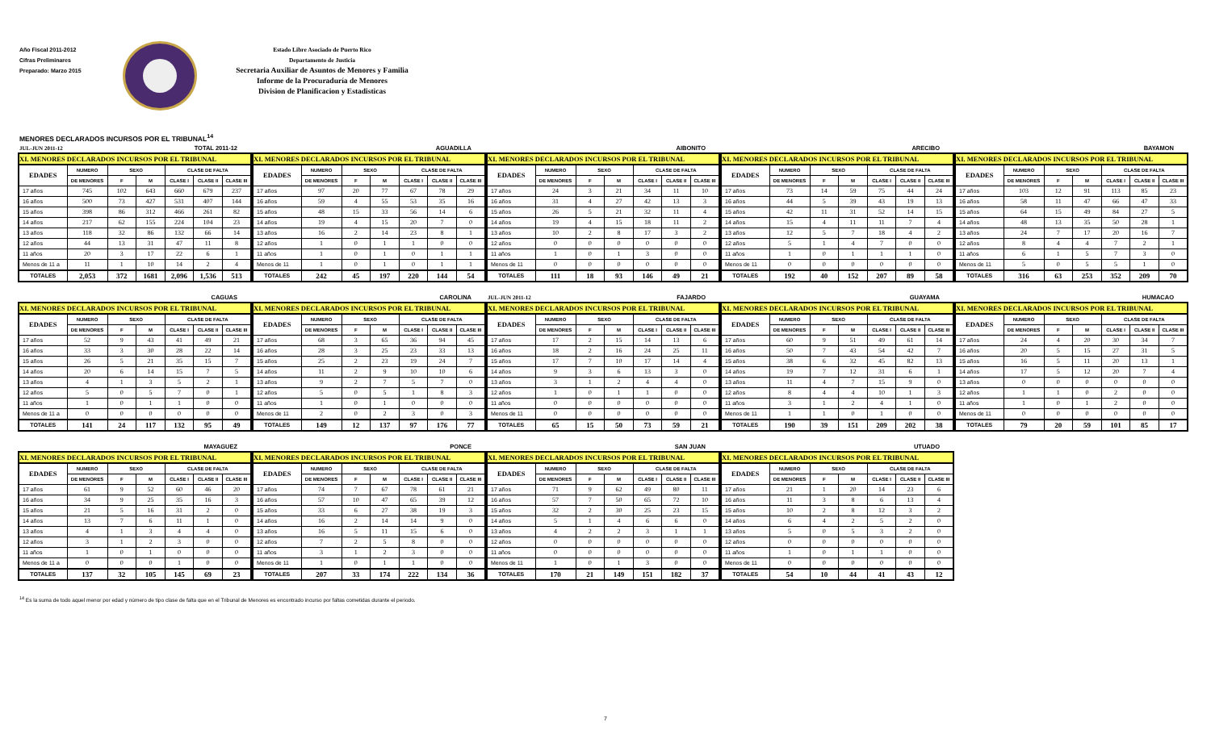Año Fiscal 2011-2012
Cifras Preliminares
Preparado: Marzo 2015
Estado Libre Asociado de Puerto Rico
Departamento de Justicia
Secretaria Auxiliar de Asuntos de Menores y Familia
Informe de la Procuraduría de Menores
Division de Planificacion y Estadisticas
MENORES DECLARADOS INCURSOS POR EL TRIBUNAL<sup>14</sup>
JUL-JUN 2011-12 TOTAL 2011-12
| XI. MENORES DECLARADOS INCURSOS POR EL TRIBUNAL | | | | | | |
| --- | --- | --- | --- | --- | --- | --- |
| EDADES | NUMERO | SEXO | | CLASE DE FALTA | | |
| | DE MENORES | F | M | CLASE I | CLASE II | CLASE III |
| 17 años | 745 | 102 | 643 | 660 | 679 | 237 |
| 16 años | 500 | 73 | 427 | 531 | 407 | 144 |
| 15 años | 398 | 86 | 312 | 466 | 261 | 82 |
| 14 años | 217 | 62 | 155 | 224 | 104 | 23 |
| 13 años | 118 | 32 | 86 | 132 | 66 | 14 |
| 12 años | 44 | 13 | 31 | 47 | 11 | 8 |
| 11 años | 20 | 3 | 17 | 22 | 6 | 1 |
| Menos de 11 a | 11 | 1 | 10 | 14 | 2 | 4 |
| TOTALES | 2,053 | 372 | 1681 | 2,096 | 1,536 | 513 |
AGUADILLA
| XI. MENORES DECLARADOS INCURSOS POR EL TRIBUNAL | | | | | | |
| --- | --- | --- | --- | --- | --- | --- |
| EDADES | NUMERO | SEXO | | CLASE DE FALTA | | |
| | DE MENORES | F | M | CLASE I | CLASE II | CLASE III |
| 17 años | 97 | 20 | 77 | 67 | 78 | 29 |
| 16 años | 59 | 4 | 55 | 53 | 35 | 16 |
| 15 años | 48 | 15 | 33 | 56 | 14 | 6 |
| 14 años | 19 | 4 | 15 | 20 | 7 | 0 |
| 13 años | 16 | 2 | 14 | 23 | 8 | 1 |
| 12 años | 1 | 0 | 1 | 1 | 0 | 0 |
| 11 años | 1 | 0 | 1 | 0 | 1 | 1 |
| Menos de 11 | 1 | 0 | 1 | 0 | 1 | 1 |
| TOTALES | 242 | 45 | 197 | 220 | 144 | 54 |
AIBONITO
| XI. MENORES DECLARADOS INCURSOS POR EL TRIBUNAL | | | | | | |
| --- | --- | --- | --- | --- | --- | --- |
| EDADES | NUMERO | SEXO | | CLASE DE FALTA | | |
| | DE MENORES | F | M | CLASE I | CLASE II | CLASE III |
| 17 años | 24 | 3 | 21 | 34 | 11 | 10 |
| 16 años | 31 | 4 | 27 | 42 | 13 | 3 |
| 15 años | 26 | 5 | 21 | 32 | 11 | 4 |
| 14 años | 19 | 4 | 15 | 18 | 11 | 2 |
| 13 años | 10 | 2 | 8 | 17 | 3 | 2 |
| 12 años | 0 | 0 | 0 | 0 | 0 | 0 |
| 11 años | 1 | 0 | 1 | 3 | 0 | 0 |
| Menos de 11 | 0 | 0 | 0 | 0 | 0 | 0 |
| TOTALES | 111 | 18 | 93 | 146 | 49 | 21 |
ARECIBO
| XI. MENORES DECLARADOS INCURSOS POR EL TRIBUNAL | | | | | | |
| --- | --- | --- | --- | --- | --- | --- |
| EDADES | NUMERO | SEXO | | CLASE DE FALTA | | |
| | DE MENORES | F | M | CLASE I | CLASE II | CLASE III |
| 17 años | 73 | 14 | 59 | 75 | 44 | 24 |
| 16 años | 44 | 5 | 39 | 43 | 19 | 13 |
| 15 años | 42 | 11 | 31 | 52 | 14 | 15 |
| 14 años | 15 | 4 | 11 | 11 | 7 | 4 |
| 13 años | 12 | 5 | 7 | 18 | 4 | 2 |
| 12 años | 5 | 1 | 4 | 7 | 0 | 0 |
| 11 años | 1 | 0 | 1 | 1 | 1 | 0 |
| Menos de 11 | 0 | 0 | 0 | 0 | 0 | 0 |
| TOTALES | 192 | 40 | 152 | 207 | 89 | 58 |
BAYAMON
| XI. MENORES DECLARADOS INCURSOS POR EL TRIBUNAL | | | | | | |
| --- | --- | --- | --- | --- | --- | --- |
| EDADES | NUMERO | SEXO | | CLASE DE FALTA | | |
| | DE MENORES | F | M | CLASE I | CLASE II | CLASE III |
| 17 años | 103 | 12 | 91 | 113 | 85 | 23 |
| 16 años | 58 | 11 | 47 | 66 | 47 | 33 |
| 15 años | 64 | 15 | 49 | 84 | 27 | 5 |
| 14 años | 48 | 13 | 35 | 50 | 28 | 1 |
| 13 años | 24 | 7 | 17 | 20 | 16 | 7 |
| 12 años | 8 | 4 | 4 | 7 | 2 | 1 |
| 11 años | 6 | 1 | 5 | 7 | 3 | 0 |
| Menos de 11 | 5 | 0 | 5 | 5 | 1 | 0 |
| TOTALES | 316 | 63 | 253 | 352 | 209 | 70 |
CAGUAS
| XI. MENORES DECLARADOS INCURSOS POR EL TRIBUNAL | | | | | | |
| --- | --- | --- | --- | --- | --- | --- |
| EDADES | NUMERO | SEXO | | CLASE DE FALTA | | |
| | DE MENORES | F | M | CLASE I | CLASE II | CLASE III |
| 17 años | 52 | 9 | 43 | 41 | 49 | 21 |
| 16 años | 33 | 3 | 30 | 28 | 22 | 14 |
| 15 años | 26 | 5 | 21 | 35 | 15 | 7 |
| 14 años | 20 | 6 | 14 | 15 | 7 | 5 |
| 13 años | 4 | 1 | 3 | 5 | 2 | 1 |
| 12 años | 5 | 0 | 5 | 7 | 0 | 1 |
| 11 años | 1 | 0 | 1 | 1 | 0 | 0 |
| Menos de 11 a | 0 | 0 | 0 | 0 | 0 | 0 |
| TOTALES | 141 | 24 | 117 | 132 | 95 | 49 |
CAROLINA
| XI. MENORES DECLARADOS INCURSOS POR EL TRIBUNAL | | | | | | |
| --- | --- | --- | --- | --- | --- | --- |
| EDADES | NUMERO | SEXO | | CLASE DE FALTA | | |
| | DE MENORES | F | M | CLASE I | CLASE II | CLASE III |
| 17 años | 68 | 3 | 65 | 36 | 94 | 45 |
| 16 años | 28 | 3 | 25 | 23 | 33 | 13 |
| 15 años | 25 | 2 | 23 | 19 | 24 | 7 |
| 14 años | 11 | 2 | 9 | 10 | 10 | 6 |
| 13 años | 9 | 2 | 7 | 5 | 7 | 0 |
| 12 años | 5 | 0 | 5 | 1 | 8 | 3 |
| 11 años | 1 | 0 | 1 | 0 | 0 | 0 |
| Menos de 11 | 2 | 0 | 2 | 3 | 0 | 3 |
| TOTALES | 149 | 12 | 137 | 97 | 176 | 77 |
JUL-JUN 2011-12 FAJARDO
| XI. MENORES DECLARADOS INCURSOS POR EL TRIBUNAL | | | | | | |
| --- | --- | --- | --- | --- | --- | --- |
| EDADES | NUMERO | SEXO | | CLASE DE FALTA | | |
| | DE MENORES | F | M | CLASE I | CLASE II | CLASE III |
| 17 años | 17 | 2 | 15 | 14 | 13 | 6 |
| 16 años | 18 | 2 | 16 | 24 | 25 | 11 |
| 15 años | 17 | 7 | 10 | 17 | 14 | 4 |
| 14 años | 9 | 3 | 6 | 13 | 3 | 0 |
| 13 años | 3 | 1 | 2 | 4 | 4 | 0 |
| 12 años | 1 | 0 | 1 | 1 | 0 | 0 |
| 11 años | 0 | 0 | 0 | 0 | 0 | 0 |
| Menos de 11 | 0 | 0 | 0 | 0 | 0 | 0 |
| TOTALES | 65 | 15 | 50 | 73 | 59 | 21 |
GUAYAMA
| XI. MENORES DECLARADOS INCURSOS POR EL TRIBUNAL | | | | | | |
| --- | --- | --- | --- | --- | --- | --- |
| EDADES | NUMERO | SEXO | | CLASE DE FALTA | | |
| | DE MENORES | F | M | CLASE I | CLASE II | CLASE III |
| 17 años | 60 | 9 | 51 | 49 | 61 | 14 |
| 16 años | 50 | 7 | 43 | 54 | 42 | 7 |
| 15 años | 38 | 6 | 32 | 45 | 82 | 13 |
| 14 años | 19 | 7 | 12 | 31 | 6 | 1 |
| 13 años | 11 | 4 | 7 | 15 | 9 | 0 |
| 12 años | 8 | 4 | 4 | 10 | 1 | 3 |
| 11 años | 3 | 1 | 2 | 4 | 1 | 0 |
| Menos de 11 | 1 | 1 | 0 | 1 | 0 | 0 |
| TOTALES | 190 | 39 | 151 | 209 | 202 | 38 |
HUMACAO
| XI. MENORES DECLARADOS INCURSOS POR EL TRIBUNAL | | | | | | |
| --- | --- | --- | --- | --- | --- | --- |
| EDADES | NUMERO | SEXO | | CLASE DE FALTA | | |
| | DE MENORES | F | M | CLASE I | CLASE II | CLASE III |
| 17 años | 24 | 4 | 20 | 30 | 34 | 7 |
| 16 años | 20 | 5 | 15 | 27 | 31 | 5 |
| 15 años | 16 | 5 | 11 | 20 | 13 | 1 |
| 14 años | 17 | 5 | 12 | 20 | 7 | 4 |
| 13 años | 0 | 0 | 0 | 0 | 0 | 0 |
| 12 años | 1 | 1 | 0 | 2 | 0 | 0 |
| 11 años | 1 | 0 | 1 | 2 | 0 | 0 |
| Menos de 11 | 0 | 0 | 0 | 0 | 0 | 0 |
| TOTALES | 79 | 20 | 59 | 101 | 85 | 17 |
MAYAGUEZ
| XI. MENORES DECLARADOS INCURSOS POR EL TRIBUNAL | | | | | | |
| --- | --- | --- | --- | --- | --- | --- |
| EDADES | NUMERO | SEXO | | CLASE DE FALTA | | |
| | DE MENORES | F | M | CLASE I | CLASE II | CLASE III |
| 17 años | 61 | 9 | 52 | 60 | 46 | 20 |
| 16 años | 34 | 9 | 25 | 35 | 16 | 3 |
| 15 años | 21 | 5 | 16 | 31 | 2 | 0 |
| 14 años | 13 | 7 | 6 | 11 | 1 | 0 |
| 13 años | 4 | 1 | 3 | 4 | 4 | 0 |
| 12 años | 3 | 1 | 2 | 3 | 0 | 0 |
| 11 años | 1 | 0 | 1 | 0 | 0 | 0 |
| Menos de 11 a | 0 | 0 | 0 | 1 | 0 | 0 |
| TOTALES | 137 | 32 | 105 | 145 | 69 | 23 |
PONCE
| XI. MENORES DECLARADOS INCURSOS POR EL TRIBUNAL | | | | | | |
| --- | --- | --- | --- | --- | --- | --- |
| EDADES | NUMERO | SEXO | | CLASE DE FALTA | | |
| | DE MENORES | F | M | CLASE I | CLASE II | CLASE III |
| 17 años | 74 | 7 | 67 | 78 | 61 | 21 |
| 16 años | 57 | 10 | 47 | 65 | 39 | 12 |
| 15 años | 33 | 6 | 27 | 38 | 19 | 3 |
| 14 años | 16 | 2 | 14 | 14 | 9 | 0 |
| 13 años | 16 | 5 | 11 | 15 | 6 | 0 |
| 12 años | 7 | 2 | 5 | 8 | 0 | 0 |
| 11 años | 3 | 1 | 2 | 3 | 0 | 0 |
| Menos de 11 | 1 | 0 | 1 | 1 | 0 | 0 |
| TOTALES | 207 | 33 | 174 | 222 | 134 | 36 |
SAN JUAN
| XI. MENORES DECLARADOS INCURSOS POR EL TRIBUNAL | | | | | | |
| --- | --- | --- | --- | --- | --- | --- |
| EDADES | NUMERO | SEXO | | CLASE DE FALTA | | |
| | DE MENORES | F | M | CLASE I | CLASE II | CLASE III |
| 17 años | 71 | 9 | 62 | 49 | 80 | 11 |
| 16 años | 57 | 7 | 50 | 65 | 72 | 10 |
| 15 años | 32 | 2 | 30 | 25 | 23 | 15 |
| 14 años | 5 | 1 | 4 | 6 | 6 | 0 |
| 13 años | 4 | 2 | 2 | 3 | 1 | 1 |
| 12 años | 0 | 0 | 0 | 0 | 0 | 0 |
| 11 años | 0 | 0 | 0 | 0 | 0 | 0 |
| Menos de 11 | 1 | 0 | 1 | 3 | 0 | 0 |
| TOTALES | 170 | 21 | 149 | 151 | 182 | 37 |
UTUADO
| XI. MENORES DECLARADOS INCURSOS POR EL TRIBUNAL | | | | | | |
| --- | --- | --- | --- | --- | --- | --- |
| EDADES | NUMERO | SEXO | | CLASE DE FALTA | | |
| | DE MENORES | F | M | CLASE I | CLASE II | CLASE III |
| 17 años | 21 | 1 | 20 | 14 | 23 | 6 |
| 16 años | 11 | 3 | 8 | 6 | 13 | 4 |
| 15 años | 10 | 2 | 8 | 12 | 3 | 2 |
| 14 años | 6 | 4 | 2 | 5 | 2 | 0 |
| 13 años | 5 | 0 | 5 | 3 | 2 | 0 |
| 12 años | 0 | 0 | 0 | 0 | 0 | 0 |
| 11 años | 1 | 0 | 1 | 1 | 0 | 0 |
| Menos de 11 | 0 | 0 | 0 | 0 | 0 | 0 |
| TOTALES | 54 | 10 | 44 | 41 | 43 | 12 |
<sup>14</sup> Es la suma de todo aquel menor por edad y número de tipo clase de falta que en el Tribunal de Menores es encontrado incurso por faltas cometidas durante el periodo.
7